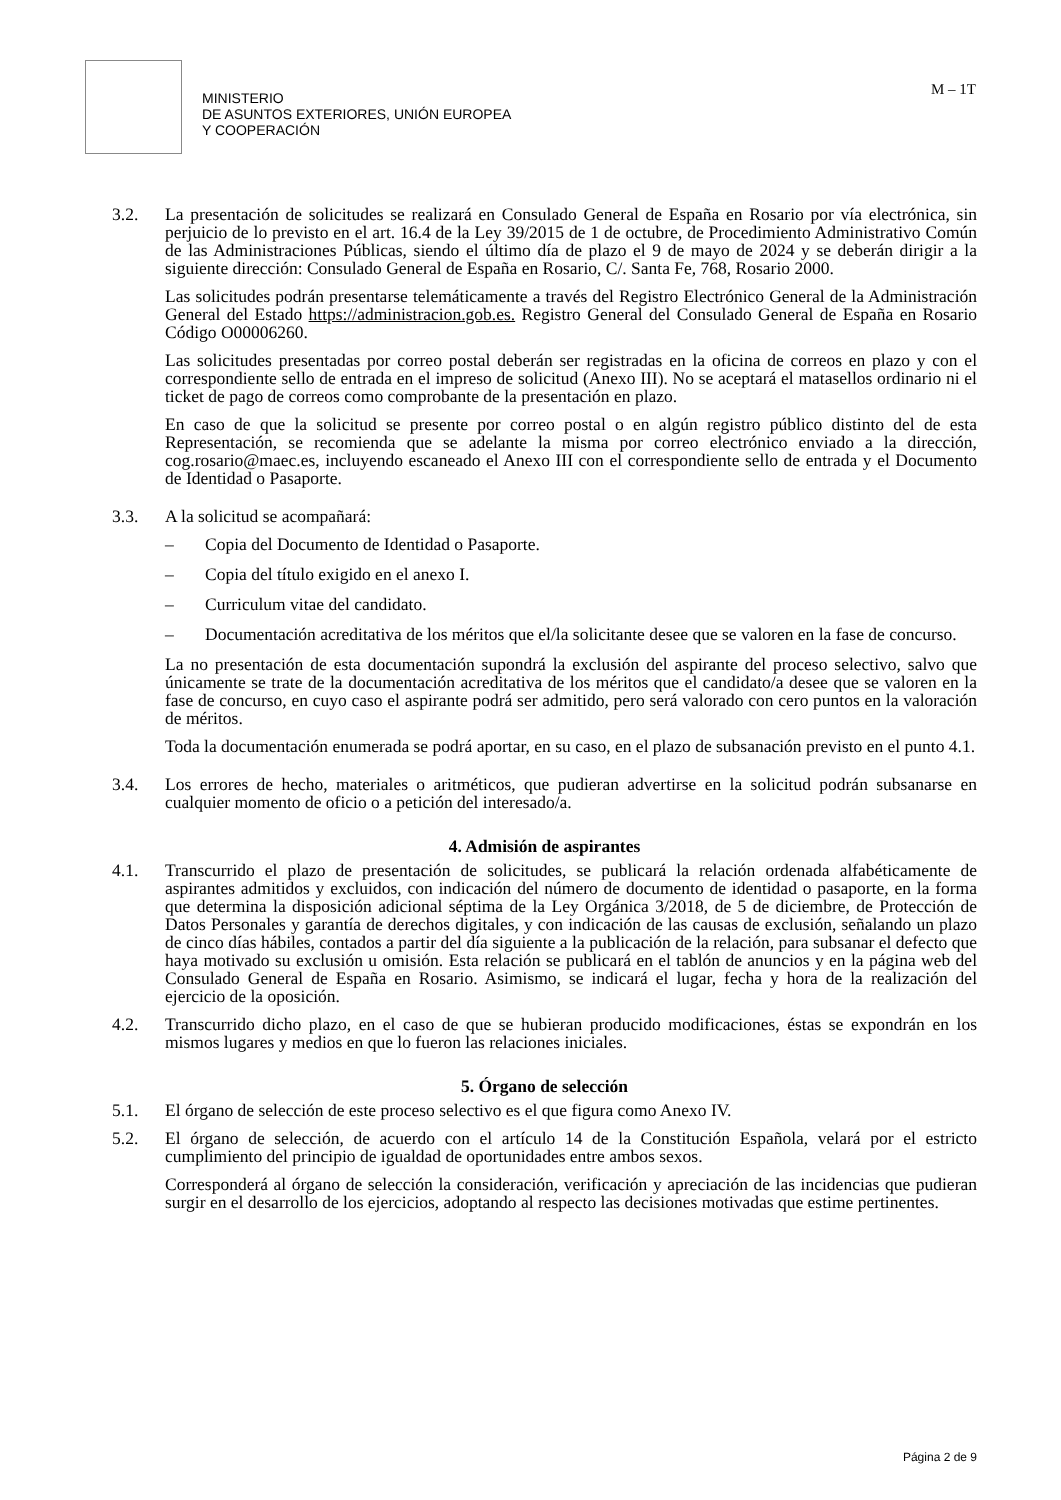MINISTERIO
DE ASUNTOS EXTERIORES, UNIÓN EUROPEA
Y COOPERACIÓN
M – 1T
3.2. La presentación de solicitudes se realizará en Consulado General de España en Rosario por vía electrónica, sin perjuicio de lo previsto en el art. 16.4 de la Ley 39/2015 de 1 de octubre, de Procedimiento Administrativo Común de las Administraciones Públicas, siendo el último día de plazo el 9 de mayo de 2024 y se deberán dirigir a la siguiente dirección: Consulado General de España en Rosario, C/. Santa Fe, 768, Rosario 2000.
Las solicitudes podrán presentarse telemáticamente a través del Registro Electrónico General de la Administración General del Estado https://administracion.gob.es. Registro General del Consulado General de España en Rosario Código O00006260.
Las solicitudes presentadas por correo postal deberán ser registradas en la oficina de correos en plazo y con el correspondiente sello de entrada en el impreso de solicitud (Anexo III). No se aceptará el matasellos ordinario ni el ticket de pago de correos como comprobante de la presentación en plazo.
En caso de que la solicitud se presente por correo postal o en algún registro público distinto del de esta Representación, se recomienda que se adelante la misma por correo electrónico enviado a la dirección, cog.rosario@maec.es, incluyendo escaneado el Anexo III con el correspondiente sello de entrada y el Documento de Identidad o Pasaporte.
3.3. A la solicitud se acompañará:
– Copia del Documento de Identidad o Pasaporte.
– Copia del título exigido en el anexo I.
– Curriculum vitae del candidato.
– Documentación acreditativa de los méritos que el/la solicitante desee que se valoren en la fase de concurso.
La no presentación de esta documentación supondrá la exclusión del aspirante del proceso selectivo, salvo que únicamente se trate de la documentación acreditativa de los méritos que el candidato/a desee que se valoren en la fase de concurso, en cuyo caso el aspirante podrá ser admitido, pero será valorado con cero puntos en la valoración de méritos.
Toda la documentación enumerada se podrá aportar, en su caso, en el plazo de subsanación previsto en el punto 4.1.
3.4. Los errores de hecho, materiales o aritméticos, que pudieran advertirse en la solicitud podrán subsanarse en cualquier momento de oficio o a petición del interesado/a.
4. Admisión de aspirantes
4.1. Transcurrido el plazo de presentación de solicitudes, se publicará la relación ordenada alfabéticamente de aspirantes admitidos y excluidos, con indicación del número de documento de identidad o pasaporte, en la forma que determina la disposición adicional séptima de la Ley Orgánica 3/2018, de 5 de diciembre, de Protección de Datos Personales y garantía de derechos digitales, y con indicación de las causas de exclusión, señalando un plazo de cinco días hábiles, contados a partir del día siguiente a la publicación de la relación, para subsanar el defecto que haya motivado su exclusión u omisión. Esta relación se publicará en el tablón de anuncios y en la página web del Consulado General de España en Rosario. Asimismo, se indicará el lugar, fecha y hora de la realización del ejercicio de la oposición.
4.2. Transcurrido dicho plazo, en el caso de que se hubieran producido modificaciones, éstas se expondrán en los mismos lugares y medios en que lo fueron las relaciones iniciales.
5. Órgano de selección
5.1. El órgano de selección de este proceso selectivo es el que figura como Anexo IV.
5.2. El órgano de selección, de acuerdo con el artículo 14 de la Constitución Española, velará por el estricto cumplimiento del principio de igualdad de oportunidades entre ambos sexos.
Corresponderá al órgano de selección la consideración, verificación y apreciación de las incidencias que pudieran surgir en el desarrollo de los ejercicios, adoptando al respecto las decisiones motivadas que estime pertinentes.
Página 2 de 9